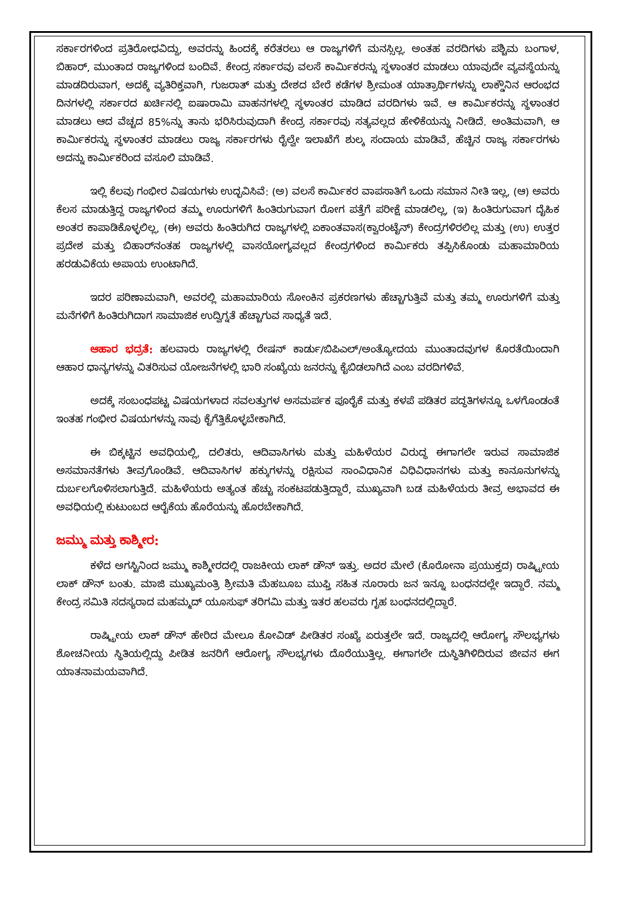ಸರ್ಕಾರಗಳಿಂದ ಪ್ರತಿರೋಧವಿದ್ದು, ಅವರನ್ನು ಹಿಂದಕ್ಕೆ ಕರೆತರಲು ಆ ರಾಜ್ಯಗಳಿಗೆ ಮನಸ್ಸಿಲ್ಲ. ಅಂತಹ ವರದಿಗಳು ಪಶ್ಚಿಮ ಬಂಗಾಳ, ಬಿಹಾರ್, ಮುಂತಾದ ರಾಜ್ಯಗಳಿಂದ ಬಂದಿವೆ. ಕೇಂದ್ರ ಸರ್ಕಾರವು ವಲಸೆ ಕಾರ್ಮಿಕರನ್ನು ಸ್ಥಳಾಂತರ ಮಾಡಲು ಯಾವುದೇ ವ್ಯವಸ್ಥೆಯನ್ನು ಮಾಡದಿರುವಾಗ, ಅದಕ್ಕೆ ವ್ಯತಿರಿಕ್ತವಾಗಿ, ಗುಜರಾತ್ ಮತ್ತು ದೇಶದ ಬೇರೆ ಕಡೆಗಳ ಶ್ರೀಮಂತ ಯಾತ್ರಾರ್ಥಿಗಳನ್ನು ಲಾಕ್ಡೌನಿನ ಆರಂಭದ ದಿನಗಳಲ್ಲಿ ಸರ್ಕಾರದ ಖರ್ಚಿನಲ್ಲಿ ಐಷಾರಾಮಿ ವಾಹನಗಳಲ್ಲಿ ಸ್ಥಳಾಂತರ ಮಾಡಿದ ವರದಿಗಳು ಇವೆ. ಆ ಕಾರ್ಮಿಕರನ್ನು ಸ್ಥಳಾಂತರ ಮಾಡಲು ಆದ ವೆಚ್ಚದ 85%ನ್ನು ತಾನು ಭರಿಸಿರುವುದಾಗಿ ಕೇಂದ್ರ ಸರ್ಕಾರವು ಸತ್ಯವಲ್ಲದ ಹೇಳಿಕೆಯನ್ನು ನೀಡಿದೆ. ಅಂತಿಮವಾಗಿ, ಆ ಕಾರ್ಮಿಕರನ್ನು ಸ್ಥಳಾಂತರ ಮಾಡಲು ರಾಜ್ಯ ಸರ್ಕಾರಗಳು ರೈಲ್ವೇ ಇಲಾಖೆಗೆ ಶುಲ್ಕ ಸಂದಾಯ ಮಾಡಿವೆ, ಹೆಚ್ಚಿನ ರಾಜ್ಯ ಸರ್ಕಾರಗಳು ಅದನ್ನು ಕಾರ್ಮಿಕರಿಂದ ವಸೂಲಿ ಮಾಡಿವೆ.
ಇಲ್ಲಿ ಕೆಲವು ಗಂಭೀರ ವಿಷಯಗಳು ಉದ್ಭವಿಸಿವೆ: (ಅ) ವಲಸೆ ಕಾರ್ಮಿಕರ ವಾಪಸಾತಿಗೆ ಒಂದು ಸಮಾನ ನೀತಿ ಇಲ್ಲ, (ಆ) ಅವರು ಕೆಲಸ ಮಾಡುತ್ತಿದ್ದ ರಾಜ್ಯಗಳಿಂದ ತಮ್ಮ ಊರುಗಳಿಗೆ ಹಿಂತಿರುಗುವಾಗ ರೋಗ ಪತ್ತೆಗೆ ಪರೀಕ್ಷೆ ಮಾಡಲಿಲ್ಲ, (ಇ) ಹಿಂತಿರುಗುವಾಗ ದೈಹಿಕ ಅಂತರ ಕಾಪಾಡಿಕೊಳ್ಳಲಿಲ್ಲ, (ಈ) ಅವರು ಹಿಂತಿರುಗಿದ ರಾಜ್ಯಗಳಲ್ಲಿ ಏಕಾಂತವಾಸ(ಕ್ವಾರಂಟೈನ್) ಕೇಂದ್ರಗಳಿರಲಿಲ್ಲ ಮತ್ತು (ಉ) ಉತ್ತರ ಪ್ರದೇಶ ಮತ್ತು ಬಿಹಾರ್‌ನಂತಹ ರಾಜ್ಯಗಳಲ್ಲಿ ವಾಸಯೋಗ್ಯವಲ್ಲದ ಕೇಂದ್ರಗಳಿಂದ ಕಾರ್ಮಿಕರು ತಪ್ಪಿಸಿಕೊಂಡು ಮಹಾಮಾರಿಯ ಹರಡುವಿಕೆಯ ಅಪಾಯ ಉಂಟಾಗಿದೆ.
ಇದರ ಪರಿಣಾಮವಾಗಿ, ಅವರಲ್ಲಿ ಮಹಾಮಾರಿಯ ಸೋಂಕಿನ ಪ್ರಕರಣಗಳು ಹೆಚ್ಚಾಗುತ್ತಿವೆ ಮತ್ತು ತಮ್ಮ ಊರುಗಳಿಗೆ ಮತ್ತು ಮನೆಗಳಿಗೆ ಹಿಂತಿರುಗಿದಾಗ ಸಾಮಾಜಿಕ ಉದ್ವಿಗ್ನತೆ ಹೆಚ್ಚಾಗುವ ಸಾಧ್ಯತೆ ಇದೆ.
ಆಹಾರ ಭದ್ರತೆ: ಹಲವಾರು ರಾಜ್ಯಗಳಲ್ಲಿ ರೇಷನ್ ಕಾರ್ಡು/ಬಿಪಿಎಲ್/ಅಂತ್ಯೋದಯ ಮುಂತಾದವುಗಳ ಕೊರತೆಯಿಂದಾಗಿ ಆಹಾರ ಧಾನ್ಯಗಳನ್ನು ವಿತರಿಸುವ ಯೋಜನೆಗಳಲ್ಲಿ ಭಾರಿ ಸಂಖ್ಯೆಯ ಜನರನ್ನು ಕೈಬಿಡಲಾಗಿದೆ ಎಂಬ ವರದಿಗಳಿವೆ.
ಅದಕ್ಕೆ ಸಂಬಂಧಪಟ್ಟ ವಿಷಯಗಳಾದ ಸವಲತ್ತುಗಳ ಅಸಮರ್ಪಕ ಪೂರೈಕೆ ಮತ್ತು ಕಳಪೆ ಪಡಿತರ ಪದ್ಧತಿಗಳನ್ನೂ ಒಳಗೊಂಡಂತೆ ಇಂತಹ ಗಂಭೀರ ವಿಷಯಗಳನ್ನು ನಾವು ಕೈಗೆತ್ತಿಕೊಳ್ಳಬೇಕಾಗಿದೆ.
ಈ ಬಿಕ್ಕಟ್ಟಿನ ಅವಧಿಯಲ್ಲಿ, ದಲಿತರು, ಆದಿವಾಸಿಗಳು ಮತ್ತು ಮಹಿಳೆಯರ ವಿರುದ್ಧ ಈಗಾಗಲೇ ಇರುವ ಸಾಮಾಜಿಕ ಅಸಮಾನತೆಗಳು ತೀವ್ರಗೊಂಡಿವೆ. ಆದಿವಾಸಿಗಳ ಹಕ್ಕುಗಳನ್ನು ರಕ್ಷಿಸುವ ಸಾಂವಿಧಾನಿಕ ವಿಧಿವಿಧಾನಗಳು ಮತ್ತು ಕಾನೂನುಗಳನ್ನು ದುರ್ಬಲಗೊಳಿಸಲಾಗುತ್ತಿದೆ. ಮಹಿಳೆಯರು ಅತ್ಯಂತ ಹೆಚ್ಚು ಸಂಕಟಪಡುತ್ತಿದ್ದಾರೆ, ಮುಖ್ಯವಾಗಿ ಬಡ ಮಹಿಳೆಯರು ತೀವ್ರ ಅಭಾವದ ಈ ಅವಧಿಯಲ್ಲಿ ಕುಟುಂಬದ ಆರೈಕೆಯ ಹೊರೆಯನ್ನು ಹೊರಬೇಕಾಗಿದೆ.
ಜಮ್ಮು ಮತ್ತು ಕಾಶ್ಮೀರ:
ಕಳೆದ ಅಗಸ್ಟಿನಿಂದ ಜಮ್ಮು ಕಾಶ್ಮೀರದಲ್ಲಿ ರಾಜಕೀಯ ಲಾಕ್ ಡೌನ್ ಇತ್ತು. ಅದರ ಮೇಲೆ (ಕೊರೋನಾ ಪ್ರಯುಕ್ತದ) ರಾಷ್ಟ್ರೀಯ ಲಾಕ್ ಡೌನ್ ಬಂತು. ಮಾಜಿ ಮುಖ್ಯಮಂತ್ರಿ ಶ್ರೀಮತಿ ಮೆಹಬೂಬ ಮುಫ್ತಿ ಸಹಿತ ನೂರಾರು ಜನ ಇನ್ನೂ ಬಂಧನದಲ್ಲೇ ಇದ್ದಾರೆ. ನಮ್ಮ ಕೇಂದ್ರ ಸಮಿತಿ ಸದಸ್ಯರಾದ ಮಹಮ್ಮದ್ ಯೂಸುಫ್ ತರಿಗಮಿ ಮತ್ತು ಇತರ ಹಲವರು ಗೃಹ ಬಂಧನದಲ್ಲಿದ್ದಾರೆ.
ರಾಷ್ಟ್ರೀಯ ಲಾಕ್ ಡೌನ್ ಹೇರಿದ ಮೇಲೂ ಕೋವಿಡ್ ಪೀಡಿತರ ಸಂಖ್ಯೆ ಏರುತ್ತಲೇ ಇದೆ. ರಾಜ್ಯದಲ್ಲಿ ಆರೋಗ್ಯ ಸೌಲಭ್ಯಗಳು ಶೋಚನೀಯ ಸ್ಥಿತಿಯಲ್ಲಿದ್ದು ಪೀಡಿತ ಜನರಿಗೆ ಆರೋಗ್ಯ ಸೌಲಭ್ಯಗಳು ದೊರೆಯುತ್ತಿಲ್ಲ. ಈಗಾಗಲೇ ದುಸ್ಥಿತಿಗಿಳಿದಿರುವ ಜೀವನ ಈಗ ಯಾತನಾಮಯವಾಗಿದೆ.